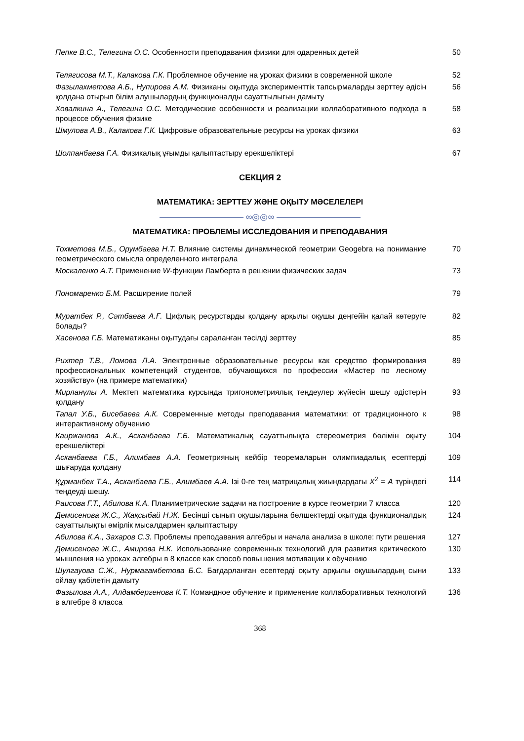| Пепке В.С., Телегина О.С. Особенности преподавания физики для одаренных детей | 50 |
| Телягисова М.Т., Калакова Г.К. Проблемное обучение на уроках физики в современной школе | 52 |
| Фазылахметова А.Б., Нупирова А.М. Физиканы оқытуда эксперименттік тапсырмаларды зерттеу әдісін қолдана отырып білім алушылардың функционалды сауаттылығын дамыту | 56 |
| Ховалкина А., Телегина О.С. Методические особенности и реализации коллаборативного подхода в процессе обучения физике | 58 |
| Шмулова А.В., Калакова Г.К. Цифровые образовательные ресурсы на уроках физики | 63 |
| Шолпанбаева Г.А. Физикалық ұғымды қалыптастыру ерекшеліктері | 67 |
СЕКЦИЯ 2
МАТЕМАТИКА: ЗЕРТТЕУ ЖӘНЕ ОҚЫТУ МӘСЕЛЕЛЕРІ
∞◎◎∞
МАТЕМАТИКА: ПРОБЛЕМЫ ИССЛЕДОВАНИЯ И ПРЕПОДАВАНИЯ
| Тохметова М.Б., Орумбаева Н.Т. Влияние системы динамической геометрии Geogebra на понимание геометрического смысла определенного интеграла | 70 |
| Москаленко А.Т. Применение W -функции Ламберта в решении физических задач | 73 |
| Пономаренко Б.М. Расширение полей | 79 |
| Муратбек Р., Сәтбаева А.Ғ. Цифлық ресурстарды қолдану арқылы оқушы деңгейін қалай көтеруге болады? | 82 |
| Хасенова Г.Б. Математиканы оқытудағы сараланған тәсілді зерттеу | 85 |
| Рихтер Т.В., Ломова Л.А. Электронные образовательные ресурсы как средство формирования профессиональных компетенций студентов, обучающихся по профессии «Мастер по лесному хозяйству» (на примере математики) | 89 |
| Мирланұлы А. Мектеп математика курсында тригонометриялық теңдеулер жүйесін шешу әдістерін қолдану | 93 |
| Тапал У.Б., Бисебаева А.К. Современные методы преподавания математики: от традиционного к интерактивному обучению | 98 |
| Каиржанова А.К., Асканбаева Г.Б. Математикалық сауаттылықта стереометрия бөлімін оқыту ерекшеліктері | 104 |
| Асканбаева Г.Б., Алимбаев А.А. Геометрияның кейбір теоремаларын олимпиадалық есептерді шығаруда қолдану | 109 |
| Құрманбек Т.А., Асканбаева Г.Б., Алимбаев А.А. Ізі 0-ге тең матрицалық жиындардағы X<sup>2</sup> = A түріндегі теңдеуді шешу. | 114 |
| Раисова Г.Т., Абилова К.А. Планиметрические задачи на построение в курсе геометрии 7 класса | 120 |
| Демисенова Ж.С., Жақсыбай Н.Ж. Бесінші сынып оқушыларына бөлшектерді оқытуда функционалдық сауаттылықты өмірлік мысалдармен қалыптастыру | 124 |
| Абилова К.А., Захаров С.З. Проблемы преподавания алгебры и начала анализа в школе: пути решения | 127 |
| Демисенова Ж.С., Амирова Н.К. Использование современных технологий для развития критического мышления на уроках алгебры в 8 классе как способ повышения мотивации к обучению | 130 |
| Шулгауова С.Ж., Нурмагамбетова Б.С. Бағдарланған есептерді оқыту арқылы оқушылардың сыни ойлау қабілетін дамыту | 133 |
| Фазылова А.А., Алдамбергенова К.Т. Командное обучение и применение коллаборативных технологий в алгебре 8 класса | 136 |
368